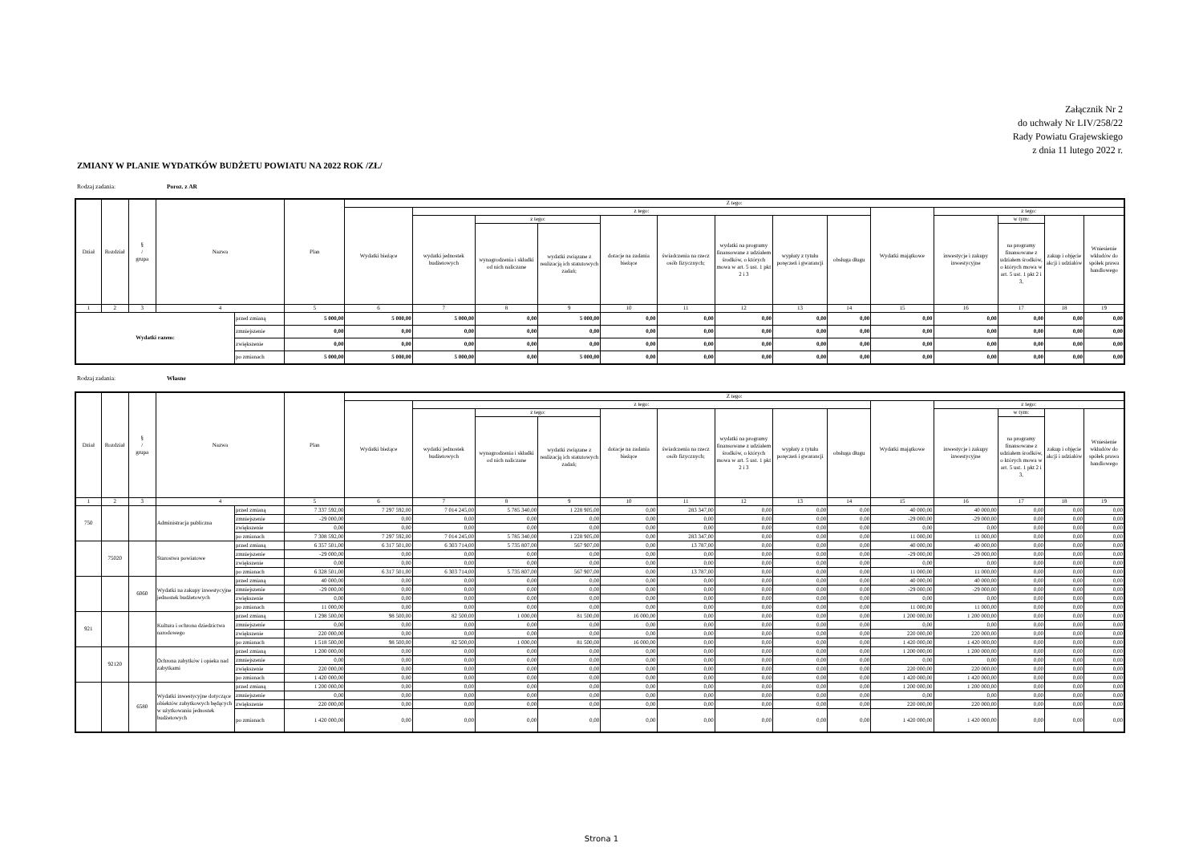Załącznik Nr 2
do uchwały Nr LIV/258/22
Rady Powiatu Grajewskiego
z dnia 11 lutego 2022 r.
ZMIANY W PLANIE WYDATKÓW BUDŻETU POWIATU NA 2022 ROK /ZŁ/
Rodzaj zadania: Poroz. z AR
| Dział | Rozdział | § / grupa | Nazwa | | Plan | Z tego: | | | | | | | | | | | | | |
| --- | --- | --- | --- | --- | --- | --- | --- | --- | --- | --- | --- | --- | --- | --- | --- | --- | --- | --- | --- |
| | | | | | | Wydatki bieżące | z tego: | | | | | | | | Wydatki majątkowe | z tego: | | | |
| | | | | | | | wydatki jednostek budżetowych | z tego: | | dotacje na zadania bieżące | świadczenia na rzecz osób fizycznych; | wydatki na programy finansowane z udziałem środków, o których mowa w art. 5 ust. 1 pkt 2 i 3 | wypłaty z tytułu poręczeń i gwarancji | obsługa długu | | inwestycje i zakupy inwestycyjne | w tym: | zakup i objęcie akcji i udziałów | Wniesienie wkładów do spółek prawa handlowego |
| | | | | | | | | wynagrodzenia i składki od nich naliczane | wydatki związane z realizacją ich statutowych zadań; | | | | | | | | na programy finansowane z udziałem środków, o których mowa w art. 5 ust. 1 pkt 2 i 3, | | |
| 1 | 2 | 3 | 4 | | 5 | 6 | 7 | 8 | 9 | 10 | 11 | 12 | 13 | 14 | 15 | 16 | 17 | 18 | 19 |
| Wydatki razem: | | | | przed zmianą | 5 000,00 | 5 000,00 | 5 000,00 | 0,00 | 5 000,00 | 0,00 | 0,00 | 0,00 | 0,00 | 0,00 | 0,00 | 0,00 | 0,00 | 0,00 | 0,00 |
| | | | | zmniejszenie | 0,00 | 0,00 | 0,00 | 0,00 | 0,00 | 0,00 | 0,00 | 0,00 | 0,00 | 0,00 | 0,00 | 0,00 | 0,00 | 0,00 | 0,00 |
| | | | | zwiększenie | 0,00 | 0,00 | 0,00 | 0,00 | 0,00 | 0,00 | 0,00 | 0,00 | 0,00 | 0,00 | 0,00 | 0,00 | 0,00 | 0,00 | 0,00 |
| | | | | po zmianach | 5 000,00 | 5 000,00 | 5 000,00 | 0,00 | 5 000,00 | 0,00 | 0,00 | 0,00 | 0,00 | 0,00 | 0,00 | 0,00 | 0,00 | 0,00 | 0,00 |
Rodzaj zadania: Własne
| Dział | Rozdział | § / grupa | Nazwa | | Plan | Z tego: | | | | | | | | | | | | | |
| --- | --- | --- | --- | --- | --- | --- | --- | --- | --- | --- | --- | --- | --- | --- | --- | --- | --- | --- | --- |
| | | | | | | Wydatki bieżące | z tego: | | | | | | | | Wydatki majątkowe | z tego: | | | |
| | | | | | | | wydatki jednostek budżetowych | z tego: | | dotacje na zadania bieżące | świadczenia na rzecz osób fizycznych; | wydatki na programy finansowane z udziałem środków, o których mowa w art. 5 ust. 1 pkt 2 i 3 | wypłaty z tytułu poręczeń i gwarancji | obsługa długu | | inwestycje i zakupy inwestycyjne | w tym: | zakup i objęcie akcji i udziałów | Wniesienie wkładów do spółek prawa handlowego |
| | | | | | | | | wynagrodzenia i składki od nich naliczane | wydatki związane z realizacją ich statutowych zadań; | | | | | | | | na programy finansowane z udziałem środków, o których mowa w art. 5 ust. 1 pkt 2 i 3, | | |
| 1 | 2 | 3 | 4 | | 5 | 6 | 7 | 8 | 9 | 10 | 11 | 12 | 13 | 14 | 15 | 16 | 17 | 18 | 19 |
| 750 | | | Administracja publiczna | przed zmianą | 7 337 592,00 | 7 297 592,00 | 7 014 245,00 | 5 785 340,00 | 1 228 905,00 | 0,00 | 283 347,00 | 0,00 | 0,00 | 0,00 | 40 000,00 | 40 000,00 | 0,00 | 0,00 | 0,00 |
| | | | | zmniejszenie | -29 000,00 | 0,00 | 0,00 | 0,00 | 0,00 | 0,00 | 0,00 | 0,00 | 0,00 | 0,00 | -29 000,00 | -29 000,00 | 0,00 | 0,00 | 0,00 |
| | | | | zwiększenie | 0,00 | 0,00 | 0,00 | 0,00 | 0,00 | 0,00 | 0,00 | 0,00 | 0,00 | 0,00 | 0,00 | 0,00 | 0,00 | 0,00 | 0,00 |
| | | | | po zmianach | 7 308 592,00 | 7 297 592,00 | 7 014 245,00 | 5 785 340,00 | 1 228 905,00 | 0,00 | 283 347,00 | 0,00 | 0,00 | 0,00 | 11 000,00 | 11 000,00 | 0,00 | 0,00 | 0,00 |
| | 75020 | | Starostwa powiatowe | przed zmianą | 6 357 501,00 | 6 317 501,00 | 6 303 714,00 | 5 735 807,00 | 567 907,00 | 0,00 | 13 787,00 | 0,00 | 0,00 | 0,00 | 40 000,00 | 40 000,00 | 0,00 | 0,00 | 0,00 |
| | | | | zmniejszenie | -29 000,00 | 0,00 | 0,00 | 0,00 | 0,00 | 0,00 | 0,00 | 0,00 | 0,00 | 0,00 | -29 000,00 | -29 000,00 | 0,00 | 0,00 | 0,00 |
| | | | | zwiększenie | 0,00 | 0,00 | 0,00 | 0,00 | 0,00 | 0,00 | 0,00 | 0,00 | 0,00 | 0,00 | 0,00 | 0,00 | 0,00 | 0,00 | 0,00 |
| | | | | po zmianach | 6 328 501,00 | 6 317 501,00 | 6 303 714,00 | 5 735 807,00 | 567 907,00 | 0,00 | 13 787,00 | 0,00 | 0,00 | 0,00 | 11 000,00 | 11 000,00 | 0,00 | 0,00 | 0,00 |
| | | 6060 | Wydatki na zakupy inwestycyjne jednostek budżetowych | przed zmianą | 40 000,00 | 0,00 | 0,00 | 0,00 | 0,00 | 0,00 | 0,00 | 0,00 | 0,00 | 0,00 | 40 000,00 | 40 000,00 | 0,00 | 0,00 | 0,00 |
| | | | | zmniejszenie | -29 000,00 | 0,00 | 0,00 | 0,00 | 0,00 | 0,00 | 0,00 | 0,00 | 0,00 | 0,00 | -29 000,00 | -29 000,00 | 0,00 | 0,00 | 0,00 |
| | | | | zwiększenie | 0,00 | 0,00 | 0,00 | 0,00 | 0,00 | 0,00 | 0,00 | 0,00 | 0,00 | 0,00 | 0,00 | 0,00 | 0,00 | 0,00 | 0,00 |
| | | | | po zmianach | 11 000,00 | 0,00 | 0,00 | 0,00 | 0,00 | 0,00 | 0,00 | 0,00 | 0,00 | 0,00 | 11 000,00 | 11 000,00 | 0,00 | 0,00 | 0,00 |
| 921 | | | Kultura i ochrona dziedzictwa narodowego | przed zmianą | 1 298 500,00 | 98 500,00 | 82 500,00 | 1 000,00 | 81 500,00 | 16 000,00 | 0,00 | 0,00 | 0,00 | 0,00 | 1 200 000,00 | 1 200 000,00 | 0,00 | 0,00 | 0,00 |
| | | | | zmniejszenie | 0,00 | 0,00 | 0,00 | 0,00 | 0,00 | 0,00 | 0,00 | 0,00 | 0,00 | 0,00 | 0,00 | 0,00 | 0,00 | 0,00 | 0,00 |
| | | | | zwiększenie | 220 000,00 | 0,00 | 0,00 | 0,00 | 0,00 | 0,00 | 0,00 | 0,00 | 0,00 | 0,00 | 220 000,00 | 220 000,00 | 0,00 | 0,00 | 0,00 |
| | | | | po zmianach | 1 518 500,00 | 98 500,00 | 82 500,00 | 1 000,00 | 81 500,00 | 16 000,00 | 0,00 | 0,00 | 0,00 | 0,00 | 1 420 000,00 | 1 420 000,00 | 0,00 | 0,00 | 0,00 |
| | 92120 | | Ochrona zabytków i opieka nad zabytkami | przed zmianą | 1 200 000,00 | 0,00 | 0,00 | 0,00 | 0,00 | 0,00 | 0,00 | 0,00 | 0,00 | 0,00 | 1 200 000,00 | 1 200 000,00 | 0,00 | 0,00 | 0,00 |
| | | | | zmniejszenie | 0,00 | 0,00 | 0,00 | 0,00 | 0,00 | 0,00 | 0,00 | 0,00 | 0,00 | 0,00 | 0,00 | 0,00 | 0,00 | 0,00 | 0,00 |
| | | | | zwiększenie | 220 000,00 | 0,00 | 0,00 | 0,00 | 0,00 | 0,00 | 0,00 | 0,00 | 0,00 | 0,00 | 220 000,00 | 220 000,00 | 0,00 | 0,00 | 0,00 |
| | | | | po zmianach | 1 420 000,00 | 0,00 | 0,00 | 0,00 | 0,00 | 0,00 | 0,00 | 0,00 | 0,00 | 0,00 | 1 420 000,00 | 1 420 000,00 | 0,00 | 0,00 | 0,00 |
| | | 6580 | Wydatki inwestycyjne dotyczące obiektów zabytkowych będących w użytkowaniu jednostek budżetowych | przed zmianą | 1 200 000,00 | 0,00 | 0,00 | 0,00 | 0,00 | 0,00 | 0,00 | 0,00 | 0,00 | 0,00 | 1 200 000,00 | 1 200 000,00 | 0,00 | 0,00 | 0,00 |
| | | | | zmniejszenie | 0,00 | 0,00 | 0,00 | 0,00 | 0,00 | 0,00 | 0,00 | 0,00 | 0,00 | 0,00 | 0,00 | 0,00 | 0,00 | 0,00 | 0,00 |
| | | | | zwiększenie | 220 000,00 | 0,00 | 0,00 | 0,00 | 0,00 | 0,00 | 0,00 | 0,00 | 0,00 | 0,00 | 220 000,00 | 220 000,00 | 0,00 | 0,00 | 0,00 |
| | | | | po zmianach | 1 420 000,00 | 0,00 | 0,00 | 0,00 | 0,00 | 0,00 | 0,00 | 0,00 | 0,00 | 0,00 | 1 420 000,00 | 1 420 000,00 | 0,00 | 0,00 | 0,00 |
Strona 1